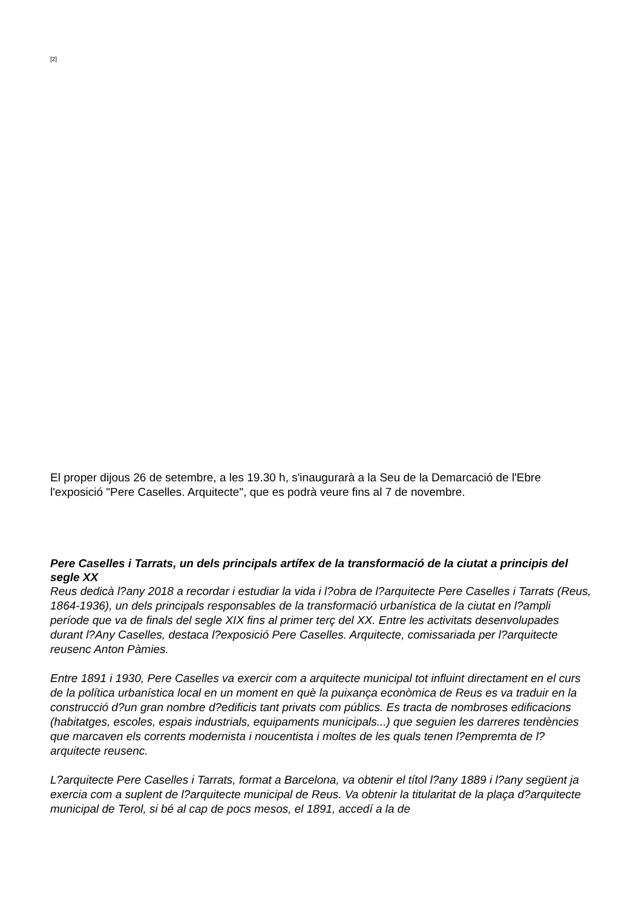[2]
El proper dijous 26 de setembre, a les 19.30 h, s'inaugurarà a la Seu de la Demarcació de l'Ebre l'exposició "Pere Caselles. Arquitecte", que es podrà veure fins al 7 de novembre.
Pere Caselles i Tarrats, un dels principals artífex de la transformació de la ciutat a principis del segle XX
Reus dedicà l?any 2018 a recordar i estudiar la vida i l?obra de l?arquitecte Pere Caselles i Tarrats (Reus, 1864-1936), un dels principals responsables de la transformació urbanística de la ciutat en l?ampli període que va de finals del segle XIX fins al primer terç del XX. Entre les activitats desenvolupades durant l?Any Caselles, destaca l?exposició Pere Caselles. Arquitecte, comissariada per l?arquitecte reusenc Anton Pàmies.
Entre 1891 i 1930, Pere Caselles va exercir com a arquitecte municipal tot influint directament en el curs de la política urbanística local en un moment en què la puixança econòmica de Reus es va traduir en la construcció d?un gran nombre d?edificis tant privats com públics. Es tracta de nombroses edificacions (habitatges, escoles, espais industrials, equipaments municipals...) que seguien les darreres tendències que marcaven els corrents modernista i noucentista i moltes de les quals tenen l?empremta de l?arquitecte reusenc.
L?arquitecte Pere Caselles i Tarrats, format a Barcelona, va obtenir el títol l?any 1889 i l?any següent ja exercia com a suplent de l?arquitecte municipal de Reus. Va obtenir la titularitat de la plaça d?arquitecte municipal de Terol, si bé al cap de pocs mesos, el 1891, accedí a la de